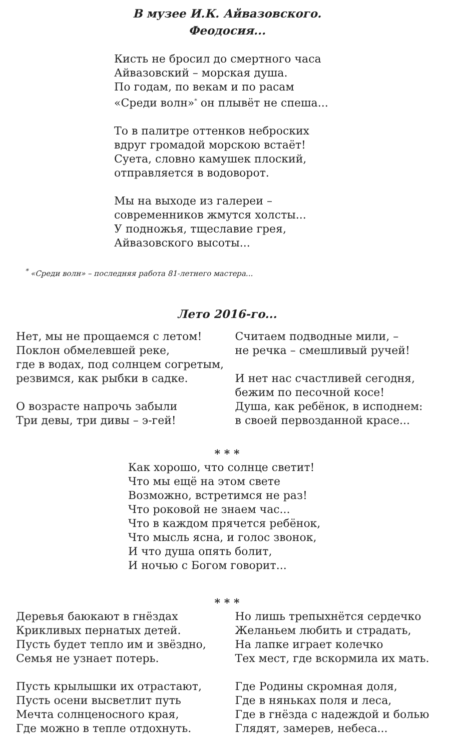В музее И.К. Айвазовского.
Феодосия...
Кисть не бросил до смертного часа
Айвазовский – морская душа.
По годам, по векам и по расам
«Среди волн»<sup>*</sup> он плывёт не спеша...
То в палитре оттенков неброских
вдруг громадой морскою встаёт!
Суета, словно камушек плоский,
отправляется в водоворот.
Мы на выходе из галереи –
современников жмутся холсты...
У подножья, тщеславие грея,
Айвазовского высоты...
<sup>*</sup> «Среди волн» – последняя работа 81-летнего мастера...
Лето 2016-го...
Нет, мы не прощаемся с летом!
Поклон обмелевшей реке,
где в водах, под солнцем согретым,
резвимся, как рыбки в садке.
О возрасте напрочь забыли
Три девы, три дивы – э-гей!
Считаем подводные мили, –
не речка – смешливый ручей!
И нет нас счастливей сегодня,
бежим по песочной косе!
Душа, как ребёнок, в исподнем:
в своей первозданной красе...
* * *
Как хорошо, что солнце светит!
Что мы ещё на этом свете
Возможно, встретимся не раз!
Что роковой не знаем час...
Что в каждом прячется ребёнок,
Что мысль ясна, и голос звонок,
И что душа опять болит,
И ночью с Богом говорит...
* * *
Деревья баюкают в гнёздах
Крикливых пернатых детей.
Пусть будет тепло им и звёздно,
Семья не узнает потерь.
Пусть крылышки их отрастают,
Пусть осени высветлит путь
Мечта солнценосного края,
Где можно в тепле отдохнуть.
Но лишь трепыхнётся сердечко
Желаньем любить и страдать,
На лапке играет колечко
Тех мест, где вскормила их мать.
Где Родины скромная доля,
Где в няньках поля и леса,
Где в гнёзда с надеждой и болью
Глядят, замерев, небеса...